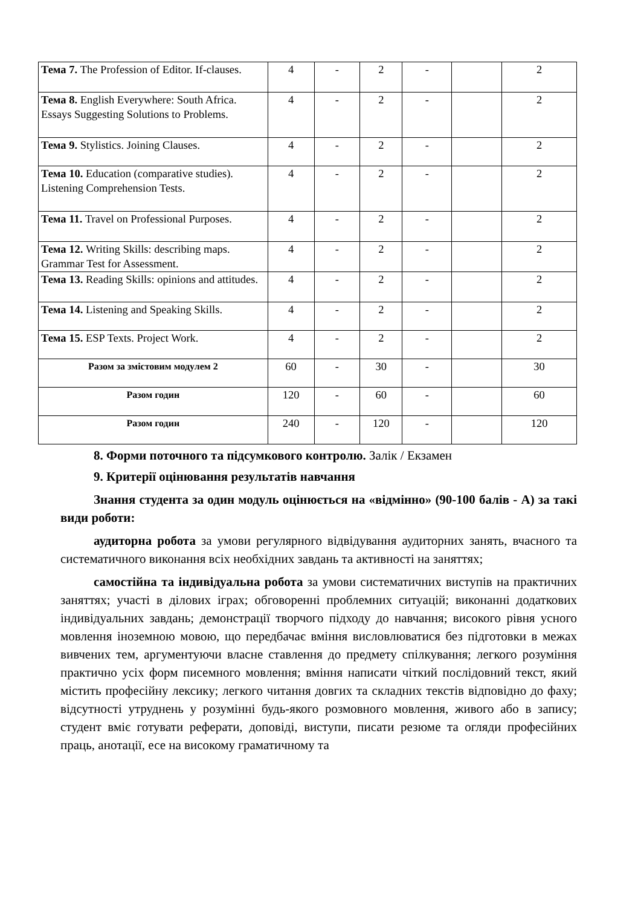| Тема 7. The Profession of Editor. If-clauses. | 4 | - | 2 | - | | 2 |
| Тема 8. English Everywhere: South Africa. Essays Suggesting Solutions to Problems. | 4 | - | 2 | - | | 2 |
| Тема 9. Stylistics. Joining Clauses. | 4 | - | 2 | - | | 2 |
| Тема 10. Education (comparative studies). Listening Comprehension Tests. | 4 | - | 2 | - | | 2 |
| Тема 11. Travel on Professional Purposes. | 4 | - | 2 | - | | 2 |
| Тема 12. Writing Skills: describing maps. Grammar Test for Assessment. | 4 | - | 2 | - | | 2 |
| Тема 13. Reading Skills: opinions and attitudes. | 4 | - | 2 | - | | 2 |
| Тема 14. Listening and Speaking Skills. | 4 | - | 2 | - | | 2 |
| Тема 15. ESP Texts. Project Work. | 4 | - | 2 | - | | 2 |
| Разом за змістовим модулем 2 | 60 | - | 30 | - | | 30 |
| Разом годин | 120 | - | 60 | - | | 60 |
| Разом годин | 240 | - | 120 | - | | 120 |
8. Форми поточного та підсумкового контролю. Залік / Екзамен
9. Критерії оцінювання результатів навчання
Знання студента за один модуль оцінюється на «відмінно» (90-100 балів - А) за такі види роботи:
аудиторна робота за умови регулярного відвідування аудиторних занять, вчасного та систематичного виконання всіх необхідних завдань та активності на заняттях;
самостійна та індивідуальна робота за умови систематичних виступів на практичних заняттях; участі в ділових іграх; обговоренні проблемних ситуацій; виконанні додаткових індивідуальних завдань; демонстрації творчого підходу до навчання; високого рівня усного мовлення іноземною мовою, що передбачає вміння висловлюватися без підготовки в межах вивчених тем, аргументуючи власне ставлення до предмету спілкування; легкого розуміння практично усіх форм писемного мовлення; вміння написати чіткий послідовний текст, який містить професійну лексику; легкого читання довгих та складних текстів відповідно до фаху; відсутності утруднень у розумінні будь-якого розмовного мовлення, живого або в запису; студент вміє готувати реферати, доповіді, виступи, писати резюме та огляди професійних праць, анотації, есе на високому граматичному та